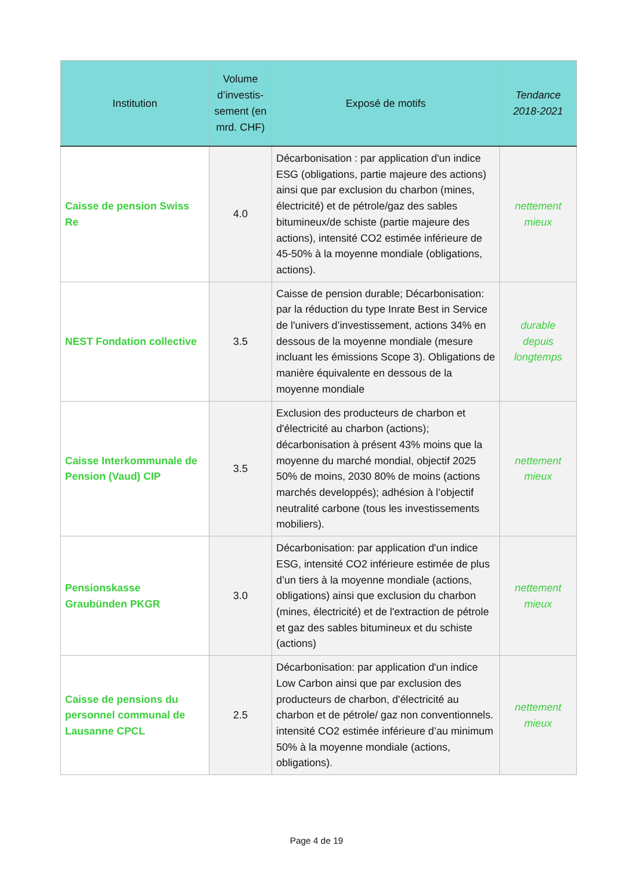| Institution | Volume d’investis-sement (en mrd. CHF) | Exposé de motifs | Tendance 2018-2021 |
| --- | --- | --- | --- |
| Caisse de pension Swiss Re | 4.0 | Décarbonisation : par application d'un indice ESG (obligations, partie majeure des actions) ainsi que par exclusion du charbon (mines, électricité) et de pétrole/gaz des sables bitumineux/de schiste (partie majeure des actions), intensité CO2 estimée inférieure de 45-50% à la moyenne mondiale (obligations, actions). | nettement mieux |
| NEST Fondation collective | 3.5 | Caisse de pension durable; Décarbonisation: par la réduction du type Inrate Best in Service de l'univers d’investissement, actions 34% en dessous de la moyenne mondiale (mesure incluant les émissions Scope 3). Obligations de manière équivalente en dessous de la moyenne mondiale | durable depuis longtemps |
| Caisse Interkommunale de Pension (Vaud) CIP | 3.5 | Exclusion des producteurs de charbon et d'électricité au charbon (actions); décarbonisation à présent 43% moins que la moyenne du marché mondial, objectif 2025 50% de moins, 2030 80% de moins (actions marchés developpés); adhésion à l’objectif neutralité carbone (tous les investissements mobiliers). | nettement mieux |
| Pensionskasse Graubünden PKGR | 3.0 | Décarbonisation: par application d'un indice ESG, intensité CO2 inférieure estimée de plus d’un tiers à la moyenne mondiale (actions, obligations) ainsi que exclusion du charbon (mines, électricité) et de l'extraction de pétrole et gaz des sables bitumineux et du schiste (actions) | nettement mieux |
| Caisse de pensions du personnel communal de Lausanne CPCL | 2.5 | Décarbonisation: par application d'un indice Low Carbon ainsi que par exclusion des producteurs de charbon, d'électricité au charbon et de pétrole/ gaz non conventionnels. intensité CO2 estimée inférieure d’au minimum 50% à la moyenne mondiale (actions, obligations). | nettement mieux |
Page 4 de 19